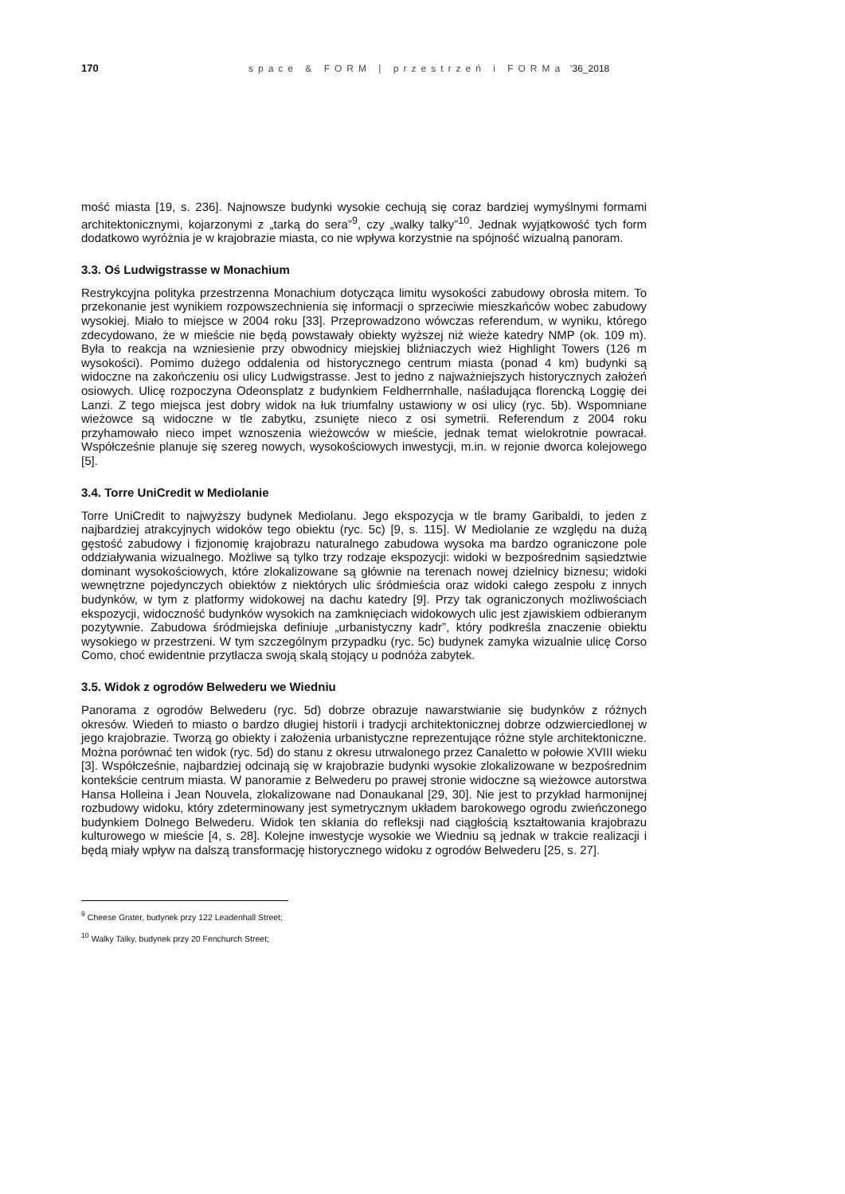170 space & FORM | przestrzeń i FORMa ‘36_2018
mość miasta [19, s. 236]. Najnowsze budynki wysokie cechują się coraz bardziej wymyślnymi formami architektonicznymi, kojarzonymi z „tarką do sera”<sup>9</sup>, czy „walky talky”<sup>10</sup>. Jednak wyjątkowość tych form dodatkowo wyróżnia je w krajobrazie miasta, co nie wpływa korzystnie na spójność wizualną panoram.
3.3. Oś Ludwigstrasse w Monachium
Restrykcyjna polityka przestrzenna Monachium dotycząca limitu wysokości zabudowy obrosła mitem. To przekonanie jest wynikiem rozpowszechnienia się informacji o sprzeciwie mieszkańców wobec zabudowy wysokiej. Miało to miejsce w 2004 roku [33]. Przeprowadzono wówczas referendum, w wyniku, którego zdecydowano, że w mieście nie będą powstawały obiekty wyższej niż wieże katedry NMP (ok. 109 m). Była to reakcja na wzniesienie przy obwodnicy miejskiej bliźniaczych wież Highlight Towers (126 m wysokości). Pomimo dużego oddalenia od historycznego centrum miasta (ponad 4 km) budynki są widoczne na zakończeniu osi ulicy Ludwigstrasse. Jest to jedno z najważniejszych historycznych założeń osiowych. Ulicę rozpoczyna Odeonsplatz z budynkiem Feldherrnhalle, naśladująca florencką Loggię dei Lanzi. Z tego miejsca jest dobry widok na łuk triumfalny ustawiony w osi ulicy (ryc. 5b). Wspomniane wieżowce są widoczne w tle zabytku, zsunięte nieco z osi symetrii. Referendum z 2004 roku przyhamowało nieco impet wznoszenia wieżowców w mieście, jednak temat wielokrotnie powracał. Współcześnie planuje się szereg nowych, wysokościowych inwestycji, m.in. w rejonie dworca kolejowego [5].
3.4. Torre UniCredit w Mediolanie
Torre UniCredit to najwyższy budynek Mediolanu. Jego ekspozycja w tle bramy Garibaldi, to jeden z najbardziej atrakcyjnych widoków tego obiektu (ryc. 5c) [9, s. 115]. W Mediolanie ze względu na dużą gęstość zabudowy i fizjonomię krajobrazu naturalnego zabudowa wysoka ma bardzo ograniczone pole oddziaływania wizualnego. Możliwe są tylko trzy rodzaje ekspozycji: widoki w bezpośrednim sąsiedztwie dominant wysokościowych, które zlokalizowane są głównie na terenach nowej dzielnicy biznesu; widoki wewnętrzne pojedynczych obiektów z niektórych ulic śródmieścia oraz widoki całego zespołu z innych budynków, w tym z platformy widokowej na dachu katedry [9]. Przy tak ograniczonych możliwościach ekspozycji, widoczność budynków wysokich na zamknięciach widokowych ulic jest zjawiskiem odbieranym pozytywnie. Zabudowa śródmiejska definiuje „urbanistyczny kadr”, który podkreśla znaczenie obiektu wysokiego w przestrzeni. W tym szczególnym przypadku (ryc. 5c) budynek zamyka wizualnie ulicę Corso Como, choć ewidentnie przytłacza swoją skalą stojący u podnóża zabytek.
3.5. Widok z ogrodów Belwederu we Wiedniu
Panorama z ogrodów Belwederu (ryc. 5d) dobrze obrazuje nawarstwianie się budynków z różnych okresów. Wiedeń to miasto o bardzo długiej historii i tradycji architektonicznej dobrze odzwierciedlonej w jego krajobrazie. Tworzą go obiekty i założenia urbanistyczne reprezentujące różne style architektoniczne. Można porównać ten widok (ryc. 5d) do stanu z okresu utrwalonego przez Canaletto w połowie XVIII wieku [3]. Współcześnie, najbardziej odcinają się w krajobrazie budynki wysokie zlokalizowane w bezpośrednim kontekście centrum miasta. W panoramie z Belwederu po prawej stronie widoczne są wieżowce autorstwa Hansa Holleina i Jean Nouvela, zlokalizowane nad Donaukanal [29, 30]. Nie jest to przykład harmonijnej rozbudowy widoku, który zdeterminowany jest symetrycznym układem barokowego ogrodu zwieńczonego budynkiem Dolnego Belwederu. Widok ten skłania do refleksji nad ciągłością kształtowania krajobrazu kulturowego w mieście [4, s. 28]. Kolejne inwestycje wysokie we Wiedniu są jednak w trakcie realizacji i będą miały wpływ na dalszą transformację historycznego widoku z ogrodów Belwederu [25, s. 27].
<sup>9</sup> Cheese Grater, budynek przy 122 Leadenhall Street;
<sup>10</sup> Walky Talky, budynek przy 20 Fenchurch Street;